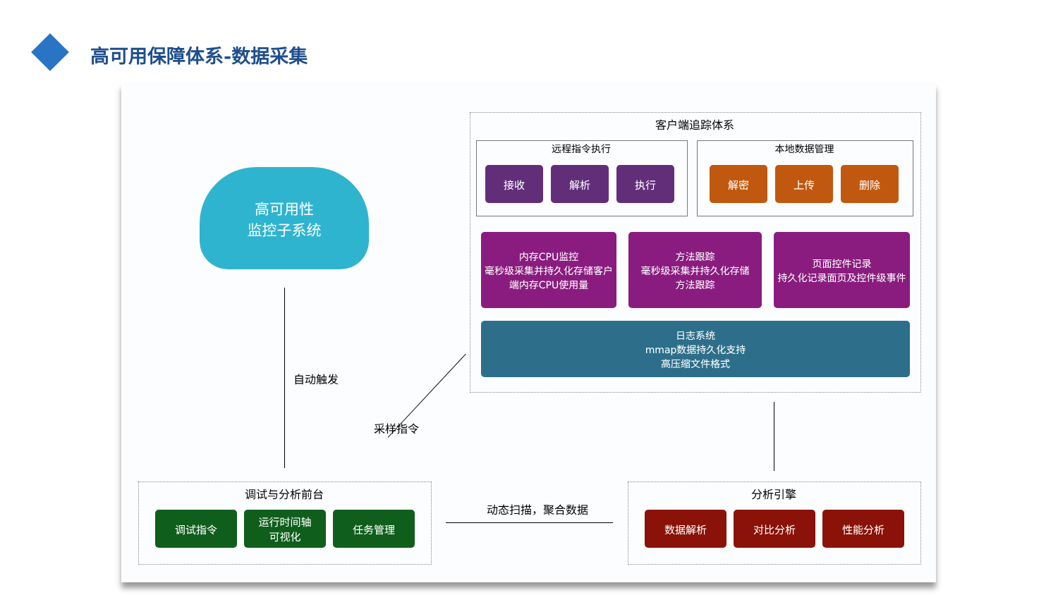高可用保障体系-数据采集
高可用性
监控子系统
客户端追踪体系
远程指令执行
接收 解析 执行
本地数据管理
解密 上传 删除
内存CPU监控
毫秒级采集并持久化存储客户端内存CPU使用量
方法跟踪
毫秒级采集并持久化存储
方法跟踪
页面控件记录
持久化记录面页及控件级事件
日志系统
mmap数据持久化支持
高压缩文件格式
自动触发
采样指令
调试与分析前台
调试指令
运行时间轴
可视化
任务管理
动态扫描，聚合数据
分析引擎
数据解析 对比分析 性能分析